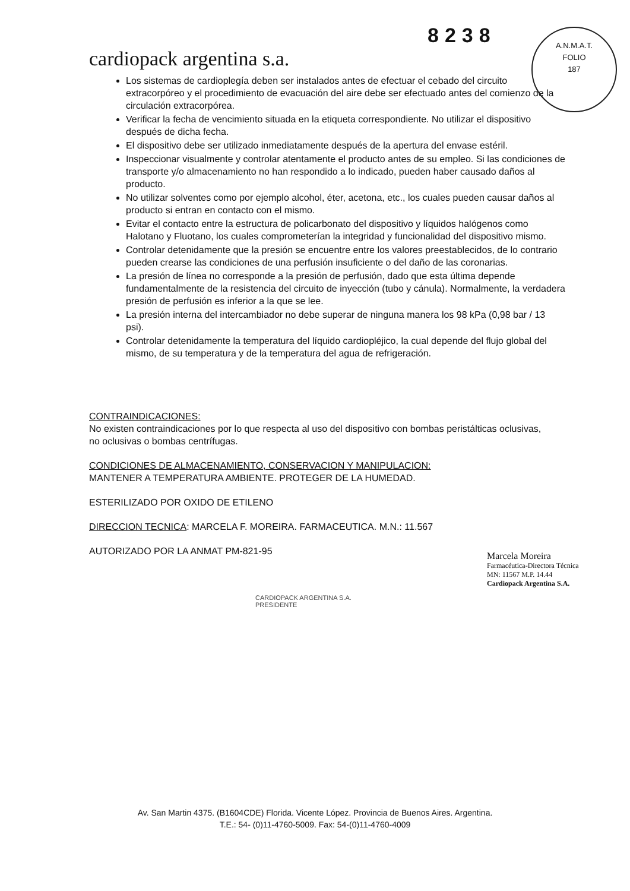cardiopack argentina s.a.
8238
A.N.M.A.T.
FOLIO
187
Los sistemas de cardioplegía deben ser instalados antes de efectuar el cebado del circuito extracorpóreo y el procedimiento de evacuación del aire debe ser efectuado antes del comienzo de la circulación extracorpórea.
Verificar la fecha de vencimiento situada en la etiqueta correspondiente. No utilizar el dispositivo después de dicha fecha.
El dispositivo debe ser utilizado inmediatamente después de la apertura del envase estéril.
Inspeccionar visualmente y controlar atentamente el producto antes de su empleo. Si las condiciones de transporte y/o almacenamiento no han respondido a lo indicado, pueden haber causado daños al producto.
No utilizar solventes como por ejemplo alcohol, éter, acetona, etc., los cuales pueden causar daños al producto si entran en contacto con el mismo.
Evitar el contacto entre la estructura de policarbonato del dispositivo y líquidos halógenos como Halotano y Fluotano, los cuales comprometerían la integridad y funcionalidad del dispositivo mismo.
Controlar detenidamente que la presión se encuentre entre los valores preestablecidos, de lo contrario pueden crearse las condiciones de una perfusión insuficiente o del daño de las coronarias.
La presión de línea no corresponde a la presión de perfusión, dado que esta última depende fundamentalmente de la resistencia del circuito de inyección (tubo y cánula). Normalmente, la verdadera presión de perfusión es inferior a la que se lee.
La presión interna del intercambiador no debe superar de ninguna manera los 98 kPa (0,98 bar / 13 psi).
Controlar detenidamente la temperatura del líquido cardiopléjico, la cual depende del flujo global del mismo, de su temperatura y de la temperatura del agua de refrigeración.
CONTRAINDICACIONES:
No existen contraindicaciones por lo que respecta al uso del dispositivo con bombas peristálticas oclusivas, no oclusivas o bombas centrífugas.
CONDICIONES DE ALMACENAMIENTO, CONSERVACION Y MANIPULACION:
MANTENER A TEMPERATURA AMBIENTE. PROTEGER DE LA HUMEDAD.
ESTERILIZADO POR OXIDO DE ETILENO
DIRECCION TECNICA: MARCELA F. MOREIRA. FARMACEUTICA. M.N.: 11.567
AUTORIZADO POR LA ANMAT PM-821-95
Marcela Moreira
Farmacéutica-Directora Técnica
MN: 11567 M.P. 14.44
Cardiopack Argentina S.A.
CARDIOPACK ARGENTINA S.A.
PRESIDENTE
Av. San Martin 4375. (B1604CDE) Florida. Vicente López. Provincia de Buenos Aires. Argentina.
T.E.: 54- (0)11-4760-5009. Fax: 54-(0)11-4760-4009